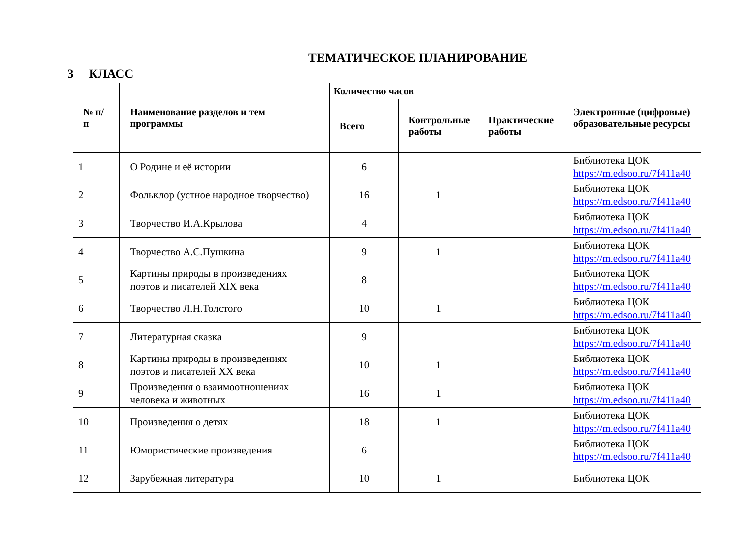ТЕМАТИЧЕСКОЕ ПЛАНИРОВАНИЕ
3 КЛАСС
| № п/п | Наименование разделов и тем программы | Количество часов | | | Электронные (цифровые) образовательные ресурсы |
| --- | --- | --- | --- | --- | --- |
| | | Всего | Контрольные работы | Практические работы | |
| 1 | О Родине и её истории | 6 | | | Библиотека ЦОК https://m.edsoo.ru/7f411a40 |
| 2 | Фольклор (устное народное творчество) | 16 | 1 | | Библиотека ЦОК https://m.edsoo.ru/7f411a40 |
| 3 | Творчество И.А.Крылова | 4 | | | Библиотека ЦОК https://m.edsoo.ru/7f411a40 |
| 4 | Творчество А.С.Пушкина | 9 | 1 | | Библиотека ЦОК https://m.edsoo.ru/7f411a40 |
| 5 | Картины природы в произведениях поэтов и писателей XIX века | 8 | | | Библиотека ЦОК https://m.edsoo.ru/7f411a40 |
| 6 | Творчество Л.Н.Толстого | 10 | 1 | | Библиотека ЦОК https://m.edsoo.ru/7f411a40 |
| 7 | Литературная сказка | 9 | | | Библиотека ЦОК https://m.edsoo.ru/7f411a40 |
| 8 | Картины природы в произведениях поэтов и писателей XX века | 10 | 1 | | Библиотека ЦОК https://m.edsoo.ru/7f411a40 |
| 9 | Произведения о взаимоотношениях человека и животных | 16 | 1 | | Библиотека ЦОК https://m.edsoo.ru/7f411a40 |
| 10 | Произведения о детях | 18 | 1 | | Библиотека ЦОК https://m.edsoo.ru/7f411a40 |
| 11 | Юмористические произведения | 6 | | | Библиотека ЦОК https://m.edsoo.ru/7f411a40 |
| 12 | Зарубежная литература | 10 | 1 | | Библиотека ЦОК |